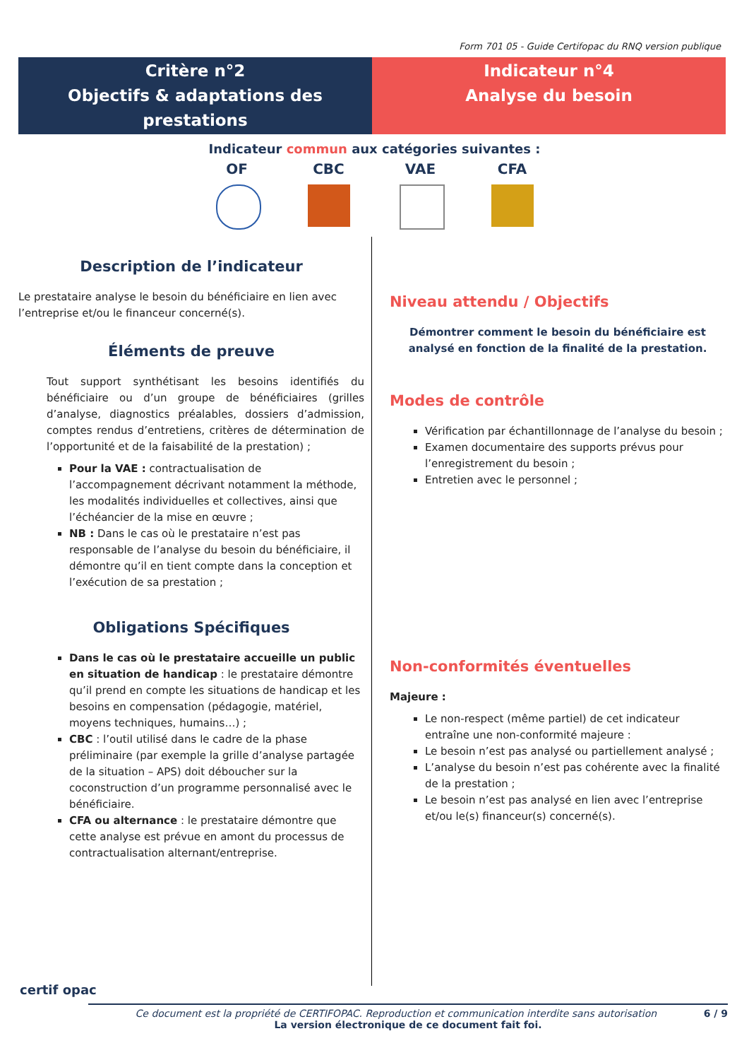Form 701 05 - Guide Certifopac du RNQ version publique
Critère n°2
Objectifs & adaptations des prestations
Indicateur n°4
Analyse du besoin
Indicateur commun aux catégories suivantes :
OF CBC VAE CFA
Description de l’indicateur
Le prestataire analyse le besoin du bénéficiaire en lien avec l’entreprise et/ou le financeur concerné(s).
Éléments de preuve
Tout support synthétisant les besoins identifiés du bénéficiaire ou d’un groupe de bénéficiaires (grilles d’analyse, diagnostics préalables, dossiers d’admission, comptes rendus d’entretiens, critères de détermination de l’opportunité et de la faisabilité de la prestation) ;
Pour la VAE : contractualisation de l’accompagnement décrivant notamment la méthode, les modalités individuelles et collectives, ainsi que l’échéancier de la mise en œuvre ;
NB : Dans le cas où le prestataire n’est pas responsable de l’analyse du besoin du bénéficiaire, il démontre qu’il en tient compte dans la conception et l’exécution de sa prestation ;
Obligations Spécifiques
Dans le cas où le prestataire accueille un public en situation de handicap : le prestataire démontre qu’il prend en compte les situations de handicap et les besoins en compensation (pédagogie, matériel, moyens techniques, humains…) ;
CBC : l’outil utilisé dans le cadre de la phase préliminaire (par exemple la grille d’analyse partagée de la situation – APS) doit déboucher sur la coconstruction d’un programme personnalisé avec le bénéficiaire.
CFA ou alternance : le prestataire démontre que cette analyse est prévue en amont du processus de contractualisation alternant/entreprise.
Niveau attendu / Objectifs
Démontrer comment le besoin du bénéficiaire est analysé en fonction de la finalité de la prestation.
Modes de contrôle
Vérification par échantillonnage de l’analyse du besoin ;
Examen documentaire des supports prévus pour l’enregistrement du besoin ;
Entretien avec le personnel ;
Non-conformités éventuelles
Majeure :
Le non-respect (même partiel) de cet indicateur entraîne une non-conformité majeure :
Le besoin n’est pas analysé ou partiellement analysé ;
L’analyse du besoin n’est pas cohérente avec la finalité de la prestation ;
Le besoin n’est pas analysé en lien avec l’entreprise et/ou le(s) financeur(s) concerné(s).
certif opac
Ce document est la propriété de CERTIFOPAC. Reproduction et communication interdite sans autorisation 6 / 9
La version électronique de ce document fait foi.